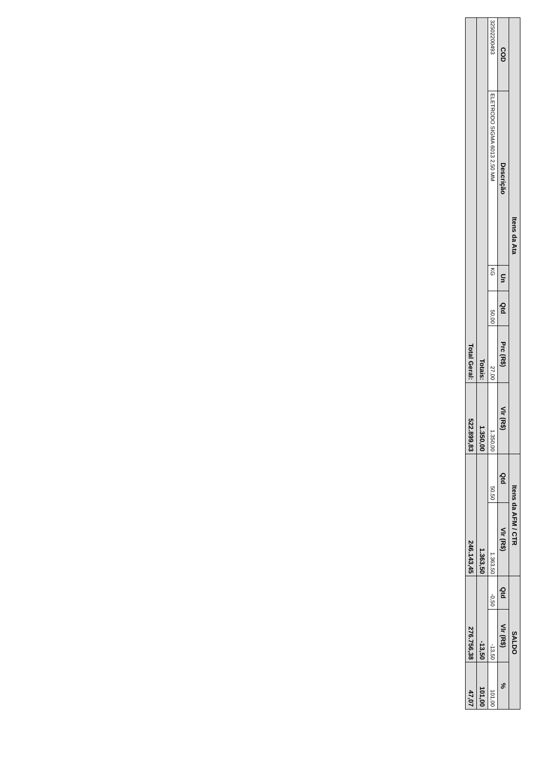| Itens da Ata | | | | | | Itens da AFM / CTR | | SALDO | | |
| --- | --- | --- | --- | --- | --- | --- | --- | --- | --- | --- |
| COD | Descrição | Un | Qtd | Prc (R$) | Vlr (R$) | Qtd | Vlr (R$) | Qtd | Vlr (R$) | % |
| 3250220049​3 | ELETRODO SIGMA 6013 2,50 MM | KG | 50,00 | 27,00 | 1.350,00 | 50,50 | 1.363,50 | -0,50 | -13,50 | 101,00 |
| Totais: | | | | | 1.350,00 | 1.363,50 | | -13,50 | | 101,00 |
| Total Geral: | | | | | 522.899,83 | 246.143,45 | | 276.756,38 | | 47,07 |